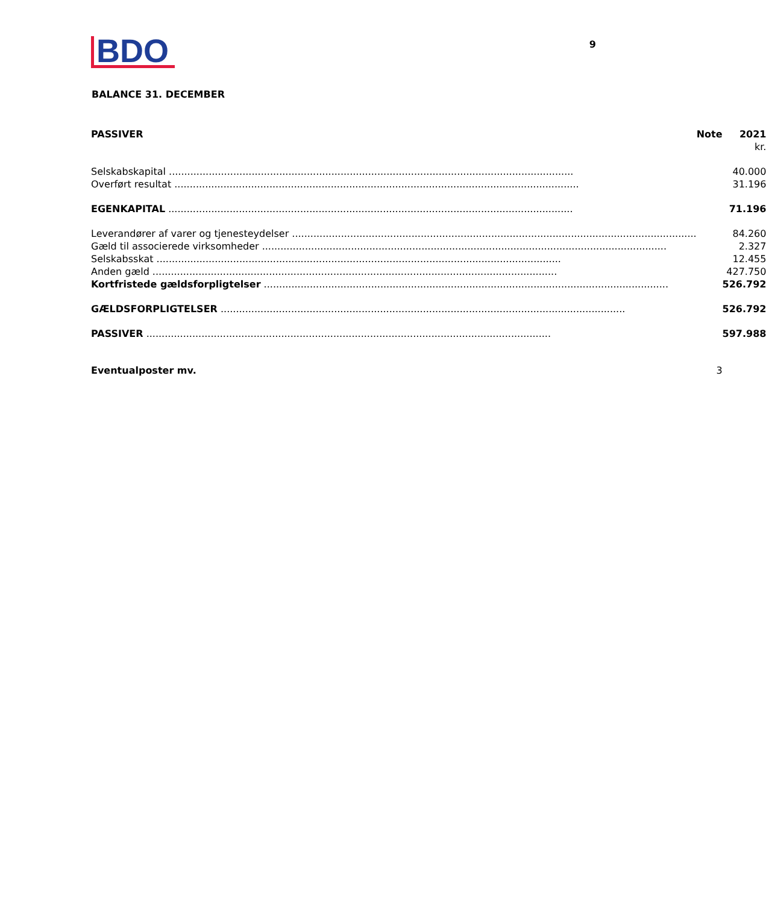BDO
9
BALANCE 31. DECEMBER
| PASSIVER | Note | 2021 |
| --- | --- | --- |
| | | kr. |
| Selskabskapital | | 40.000 |
| Overført resultat | | 31.196 |
| EGENKAPITAL | | 71.196 |
| Leverandører af varer og tjenesteydelser | | 84.260 |
| Gæld til associerede virksomheder | | 2.327 |
| Selskabsskat | | 12.455 |
| Anden gæld | | 427.750 |
| Kortfristede gældsforpligtelser | | 526.792 |
| GÆLDSFORPLIGTELSER | | 526.792 |
| PASSIVER | | 597.988 |
| Eventualposter mv. | 3 | |